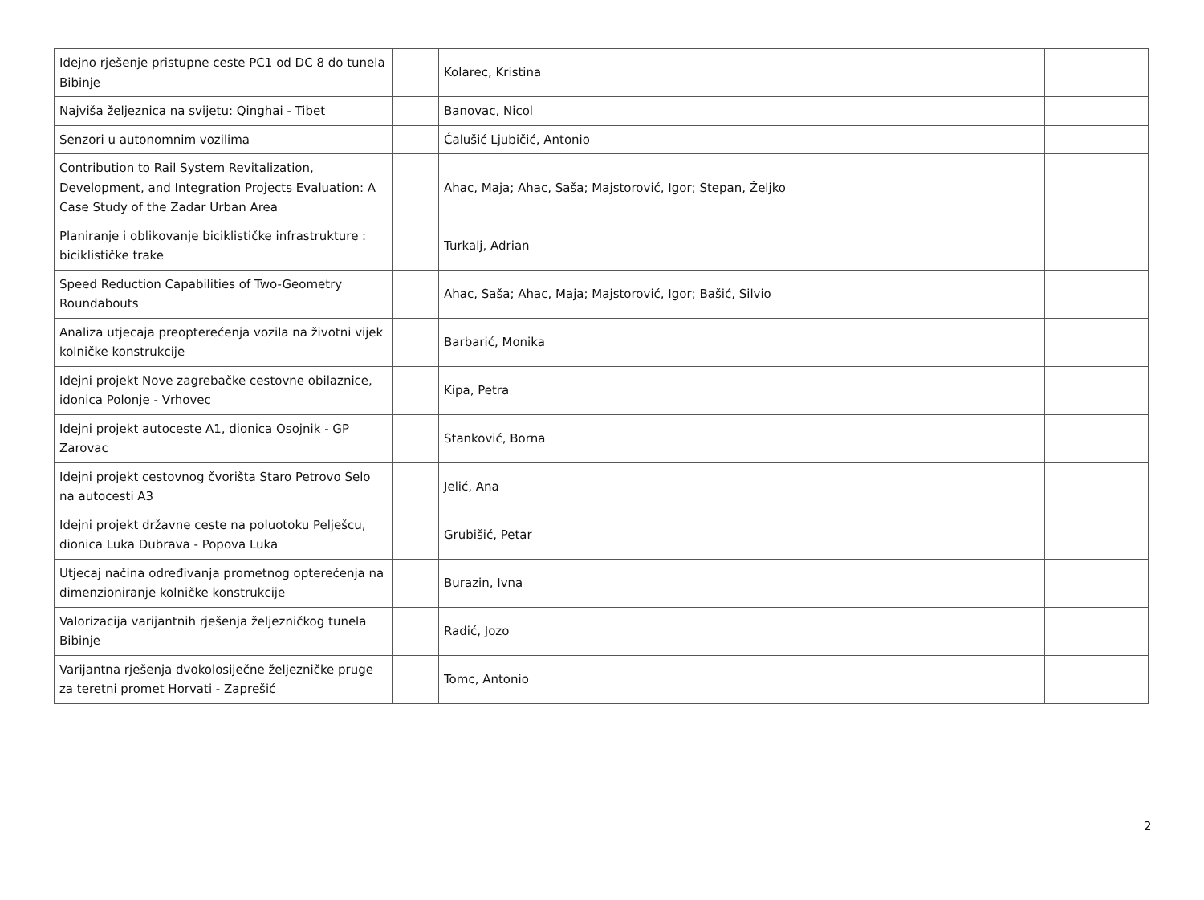| Idejno rješenje pristupne ceste PC1 od DC 8 do tunela Bibinje | | Kolarec, Kristina | |
| Najviša željeznica na svijetu: Qinghai - Tibet | | Banovac, Nicol | |
| Senzori u autonomnim vozilima | | Ćalušić Ljubičić, Antonio | |
| Contribution to Rail System Revitalization, Development, and Integration Projects Evaluation: A Case Study of the Zadar Urban Area | | Ahac, Maja; Ahac, Saša; Majstorović, Igor; Stepan, Željko | |
| Planiranje i oblikovanje biciklističke infrastrukture : biciklističke trake | | Turkalj, Adrian | |
| Speed Reduction Capabilities of Two-Geometry Roundabouts | | Ahac, Saša; Ahac, Maja; Majstorović, Igor; Bašić, Silvio | |
| Analiza utjecaja preopterećenja vozila na životni vijek kolničke konstrukcije | | Barbarić, Monika | |
| Idejni projekt Nove zagrebačke cestovne obilaznice, idonica Polonje - Vrhovec | | Kipa, Petra | |
| Idejni projekt autoceste A1, dionica Osojnik - GP Zarovac | | Stanković, Borna | |
| Idejni projekt cestovnog čvorišta Staro Petrovo Selo na autocesti A3 | | Jelić, Ana | |
| Idejni projekt državne ceste na poluotoku Pelješcu, dionica Luka Dubrava - Popova Luka | | Grubišić, Petar | |
| Utjecaj načina određivanja prometnog opterećenja na dimenzioniranje kolničke konstrukcije | | Burazin, Ivna | |
| Valorizacija varijantnih rješenja željezničkog tunela Bibinje | | Radić, Jozo | |
| Varijantna rješenja dvokolosiječne željezničke pruge za teretni promet Horvati - Zaprešić | | Tomc, Antonio | |
2